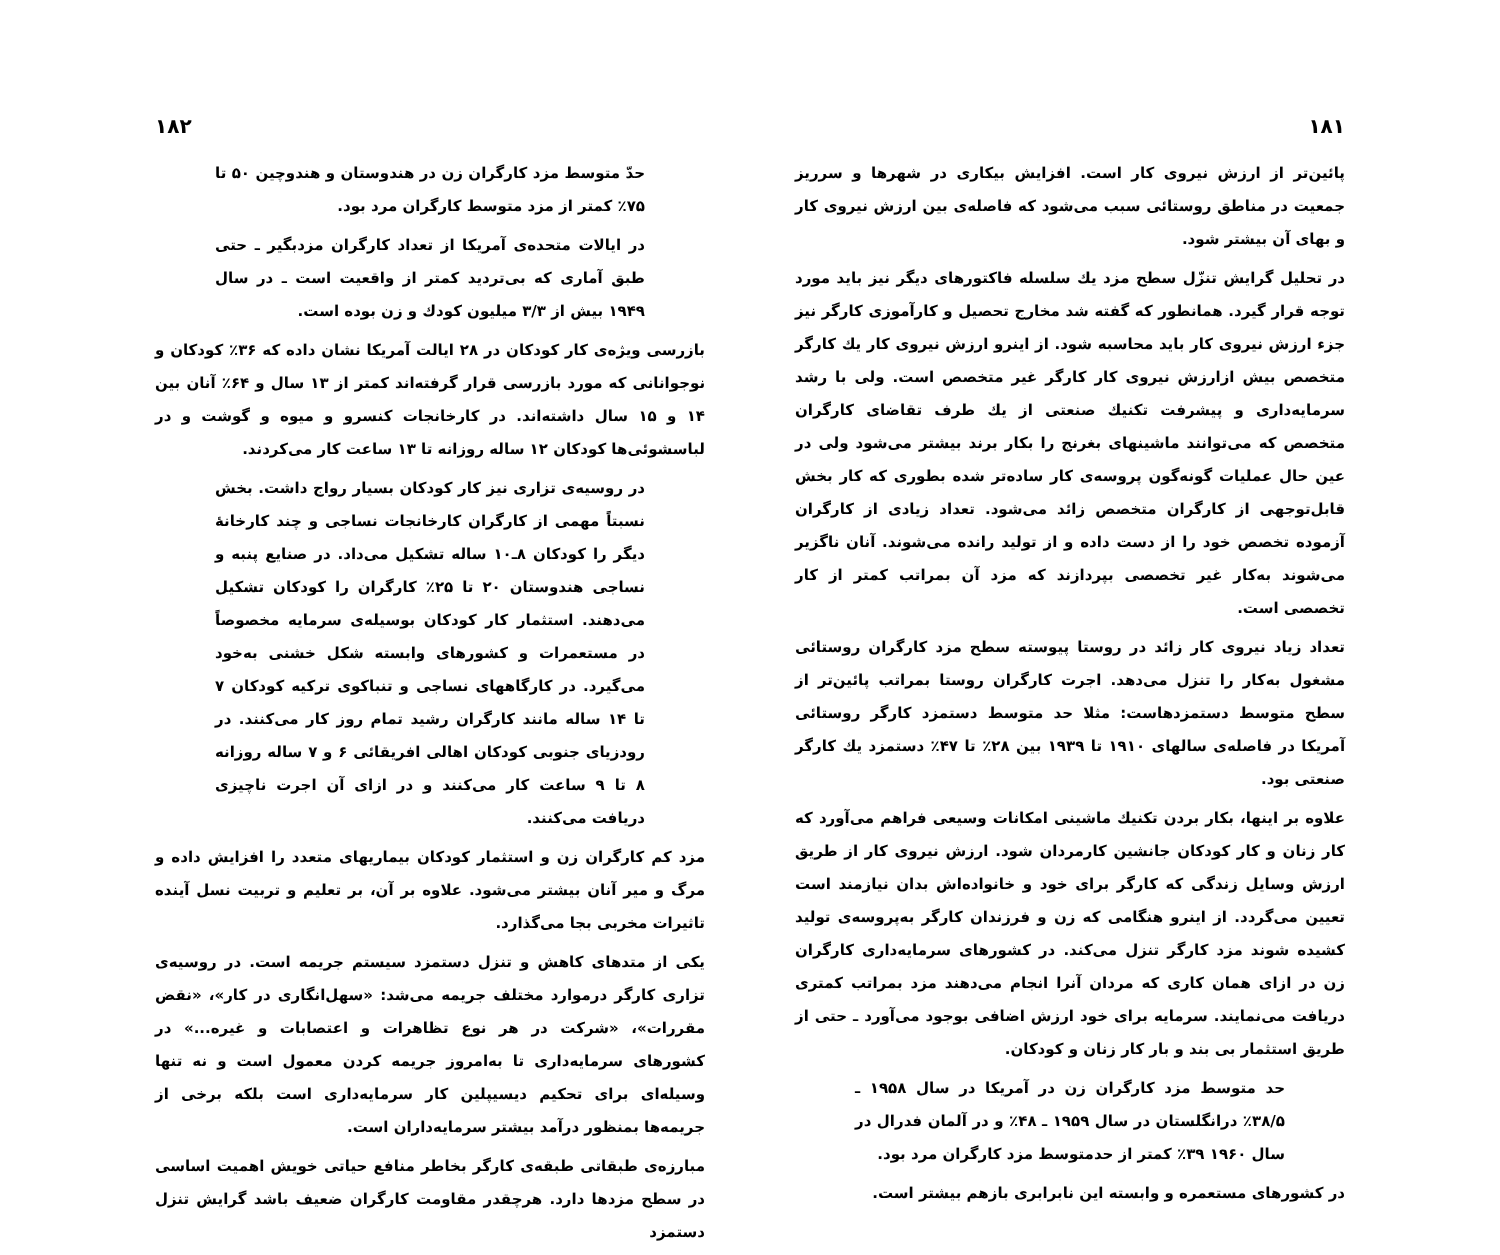۱۸۱
پائین‌تر از ارزش نیروی کار است. افزایش بیکاری در شهرها و سرریز جمعیت در مناطق روستائی سبب می‌شود که فاصله‌ی بین ارزش نیروی کار و بهای آن بیشتر شود.
در تحلیل گرایش تنزّل سطح مزد یك سلسله فاکتورهای دیگر نیز باید مورد توجه قرار گیرد. همانطور که گفته شد مخارج تحصیل و کارآموزی کارگر نیز جزء ارزش نیروی کار باید محاسبه شود. از اینرو ارزش نیروی کار یك کارگر متخصص بیش ازارزش نیروی کار کارگر غیر متخصص است. ولی با رشد سرمایه‌داری و پیشرفت تکنیك صنعتی از یك طرف تقاضای کارگران متخصص که می‌توانند ماشینهای بغرنج را بکار برند بیشتر می‌شود ولی در عین حال عملیات گونه‌گون پروسه‌ی کار ساده‌تر شده بطوری که کار بخش قابل‌توجهی از کارگران متخصص زائد می‌شود. تعداد زیادی از کارگران آزموده تخصص خود را از دست داده و از تولید رانده می‌شوند. آنان ناگزیر می‌شوند به‌کار غیر تخصصی بپردازند که مزد آن بمراتب کمتر از کار تخصصی است.
تعداد زیاد نیروی کار زائد در روستا پیوسته سطح مزد کارگران روستائی مشغول به‌کار را تنزل می‌دهد. اجرت کارگران روستا بمراتب پائین‌تر از سطح متوسط دستمزدهاست: مثلا حد متوسط دستمزد کارگر روستائی آمریکا در فاصله‌ی سالهای ۱۹۱۰ تا ۱۹۳۹ بین ۲۸٪ تا ۴۷٪ دستمزد یك کارگر صنعتی بود.
علاوه بر اینها، بکار بردن تکنیك ماشینی امکانات وسیعی فراهم می‌آورد که کار زنان و کار کودکان جانشین کارمردان شود. ارزش نیروی کار از طریق ارزش وسایل زندگی که کارگر برای خود و خانواده‌اش بدان نیازمند است تعیین می‌گردد. از اینرو هنگامی که زن و فرزندان کارگر به‌پروسه‌ی تولید کشیده شوند مزد کارگر تنزل می‌کند. در کشورهای سرمایه‌داری کارگران زن در ازای همان کاری که مردان آنرا انجام می‌دهند مزد بمراتب کمتری دریافت می‌نمایند. سرمایه برای خود ارزش اضافی بوجود می‌آورد ـ حتی از طریق استثمار بی بند و بار کار زنان و کودکان.
حد متوسط مزد کارگران زن در آمریکا در سال ۱۹۵۸ ـ ۳۸/۵٪ درانگلستان در سال ۱۹۵۹ ـ ۴۸٪ و در آلمان فدرال در سال ۱۹۶۰ ۳۹٪ کمتر از حدمتوسط مزد کارگران مرد بود.
در کشورهای مستعمره و وابسته این نابرابری بازهم بیشتر است.
۱۸۲
حدّ متوسط مزد کارگران زن در هندوستان و هندوچین ۵۰ تا ۷۵٪ کمتر از مزد متوسط کارگران مرد بود.
در ایالات متحده‌ی آمریکا از تعداد کارگران مزدبگیر ـ حتی طبق آماری که بی‌تردید کمتر از واقعیت است ـ در سال ۱۹۴۹ بیش از ۳/۳ میلیون کودك و زن بوده است.
بازرسی ویژه‌ی کار کودکان در ۲۸ ایالت آمریکا نشان داده که ۳۶٪ کودکان و نوجوانانی که مورد بازرسی قرار گرفته‌اند کمتر از ۱۳ سال و ۶۴٪ آنان بین ۱۴ و ۱۵ سال داشته‌اند. در کارخانجات کنسرو و میوه و گوشت و در لباسشوئی‌ها کودکان ۱۲ ساله روزانه تا ۱۳ ساعت کار می‌کردند.
در روسیه‌ی تزاری نیز کار کودکان بسیار رواج داشت. بخش نسبتاً مهمی از کارگران کارخانجات نساجی و چند کارخانهٔ دیگر را کودکان ۸ـ۱۰ ساله تشکیل می‌داد. در صنایع پنبه و نساجی هندوستان ۲۰ تا ۲۵٪ کارگران را کودکان تشکیل می‌دهند. استثمار کار کودکان بوسیله‌ی سرمایه مخصوصاً در مستعمرات و کشورهای وابسته شکل خشنی به‌خود می‌گیرد. در کارگاههای نساجی و تنباکوی ترکیه کودکان ۷ تا ۱۴ ساله مانند کارگران رشید تمام روز کار می‌کنند. در رودزیای جنوبی کودکان اهالی افریقائی ۶ و ۷ ساله روزانه ۸ تا ۹ ساعت کار می‌کنند و در ازای آن اجرت ناچیزی دریافت می‌کنند.
مزد کم کارگران زن و استثمار کودکان بیماریهای متعدد را افزایش داده و مرگ و میر آنان بیشتر می‌شود. علاوه بر آن، بر تعلیم و تربیت نسل آینده تاثیرات مخربی بجا می‌گذارد.
یکی از متدهای کاهش و تنزل دستمزد سیستم جریمه است. در روسیه‌ی تزاری کارگر درموارد مختلف جریمه می‌شد: «سهل‌انگاری در کار»، «نقض مقررات»، «شرکت در هر نوع تظاهرات و اعتصابات و غیره...» در کشورهای سرمایه‌داری تا به‌امروز جریمه کردن معمول است و نه تنها وسیله‌ای برای تحکیم دیسیپلین کار سرمایه‌داری است بلکه برخی از جریمه‌ها بمنظور درآمد بیشتر سرمایه‌داران است.
مبارزه‌ی طبقاتی طبقه‌ی کارگر بخاطر منافع حیاتی خویش اهمیت اساسی در سطح مزدها دارد. هرچقدر مقاومت کارگران ضعیف باشد گرایش تنزل دستمزد